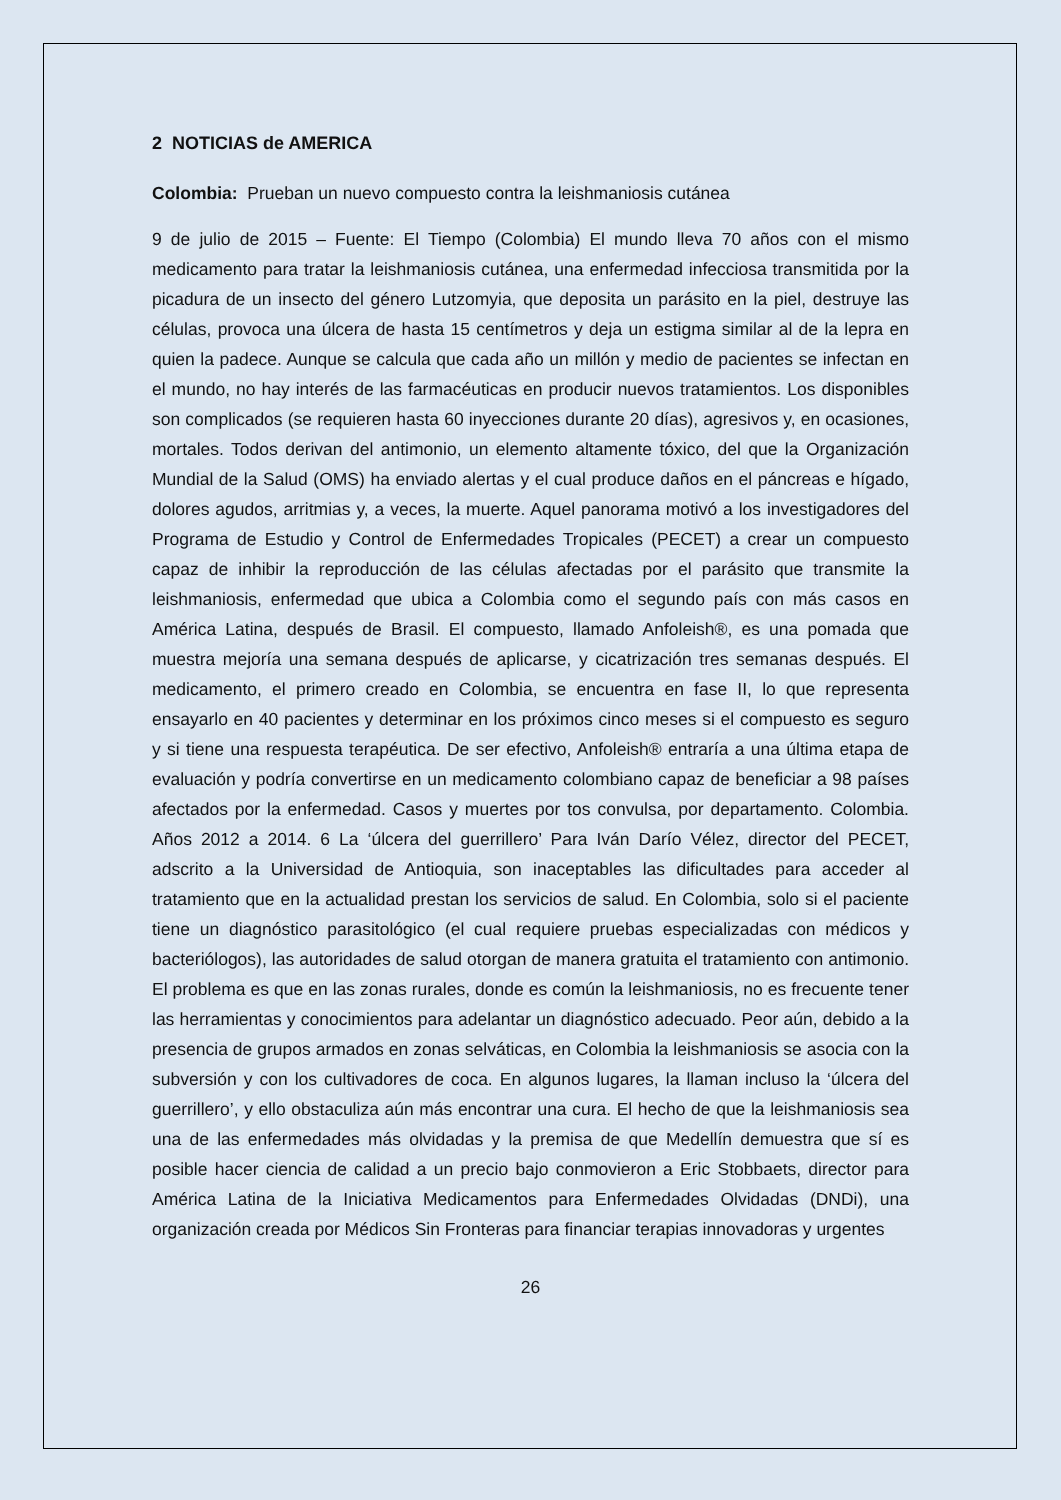2 NOTICIAS de AMERICA
Colombia: Prueban un nuevo compuesto contra la leishmaniosis cutánea
9 de julio de 2015 – Fuente: El Tiempo (Colombia) El mundo lleva 70 años con el mismo medicamento para tratar la leishmaniosis cutánea, una enfermedad infecciosa transmitida por la picadura de un insecto del género Lutzomyia, que deposita un parásito en la piel, destruye las células, provoca una úlcera de hasta 15 centímetros y deja un estigma similar al de la lepra en quien la padece. Aunque se calcula que cada año un millón y medio de pacientes se infectan en el mundo, no hay interés de las farmacéuticas en producir nuevos tratamientos. Los disponibles son complicados (se requieren hasta 60 inyecciones durante 20 días), agresivos y, en ocasiones, mortales. Todos derivan del antimonio, un elemento altamente tóxico, del que la Organización Mundial de la Salud (OMS) ha enviado alertas y el cual produce daños en el páncreas e hígado, dolores agudos, arritmias y, a veces, la muerte. Aquel panorama motivó a los investigadores del Programa de Estudio y Control de Enfermedades Tropicales (PECET) a crear un compuesto capaz de inhibir la reproducción de las células afectadas por el parásito que transmite la leishmaniosis, enfermedad que ubica a Colombia como el segundo país con más casos en América Latina, después de Brasil. El compuesto, llamado Anfoleish®, es una pomada que muestra mejoría una semana después de aplicarse, y cicatrización tres semanas después. El medicamento, el primero creado en Colombia, se encuentra en fase II, lo que representa ensayarlo en 40 pacientes y determinar en los próximos cinco meses si el compuesto es seguro y si tiene una respuesta terapéutica. De ser efectivo, Anfoleish® entraría a una última etapa de evaluación y podría convertirse en un medicamento colombiano capaz de beneficiar a 98 países afectados por la enfermedad. Casos y muertes por tos convulsa, por departamento. Colombia. Años 2012 a 2014. 6 La ‘úlcera del guerrillero’ Para Iván Darío Vélez, director del PECET, adscrito a la Universidad de Antioquia, son inaceptables las dificultades para acceder al tratamiento que en la actualidad prestan los servicios de salud. En Colombia, solo si el paciente tiene un diagnóstico parasitológico (el cual requiere pruebas especializadas con médicos y bacteriólogos), las autoridades de salud otorgan de manera gratuita el tratamiento con antimonio. El problema es que en las zonas rurales, donde es común la leishmaniosis, no es frecuente tener las herramientas y conocimientos para adelantar un diagnóstico adecuado. Peor aún, debido a la presencia de grupos armados en zonas selváticas, en Colombia la leishmaniosis se asocia con la subversión y con los cultivadores de coca. En algunos lugares, la llaman incluso la ‘úlcera del guerrillero’, y ello obstaculiza aún más encontrar una cura. El hecho de que la leishmaniosis sea una de las enfermedades más olvidadas y la premisa de que Medellín demuestra que sí es posible hacer ciencia de calidad a un precio bajo conmovieron a Eric Stobbaets, director para América Latina de la Iniciativa Medicamentos para Enfermedades Olvidadas (DNDi), una organización creada por Médicos Sin Fronteras para financiar terapias innovadoras y urgentes
26